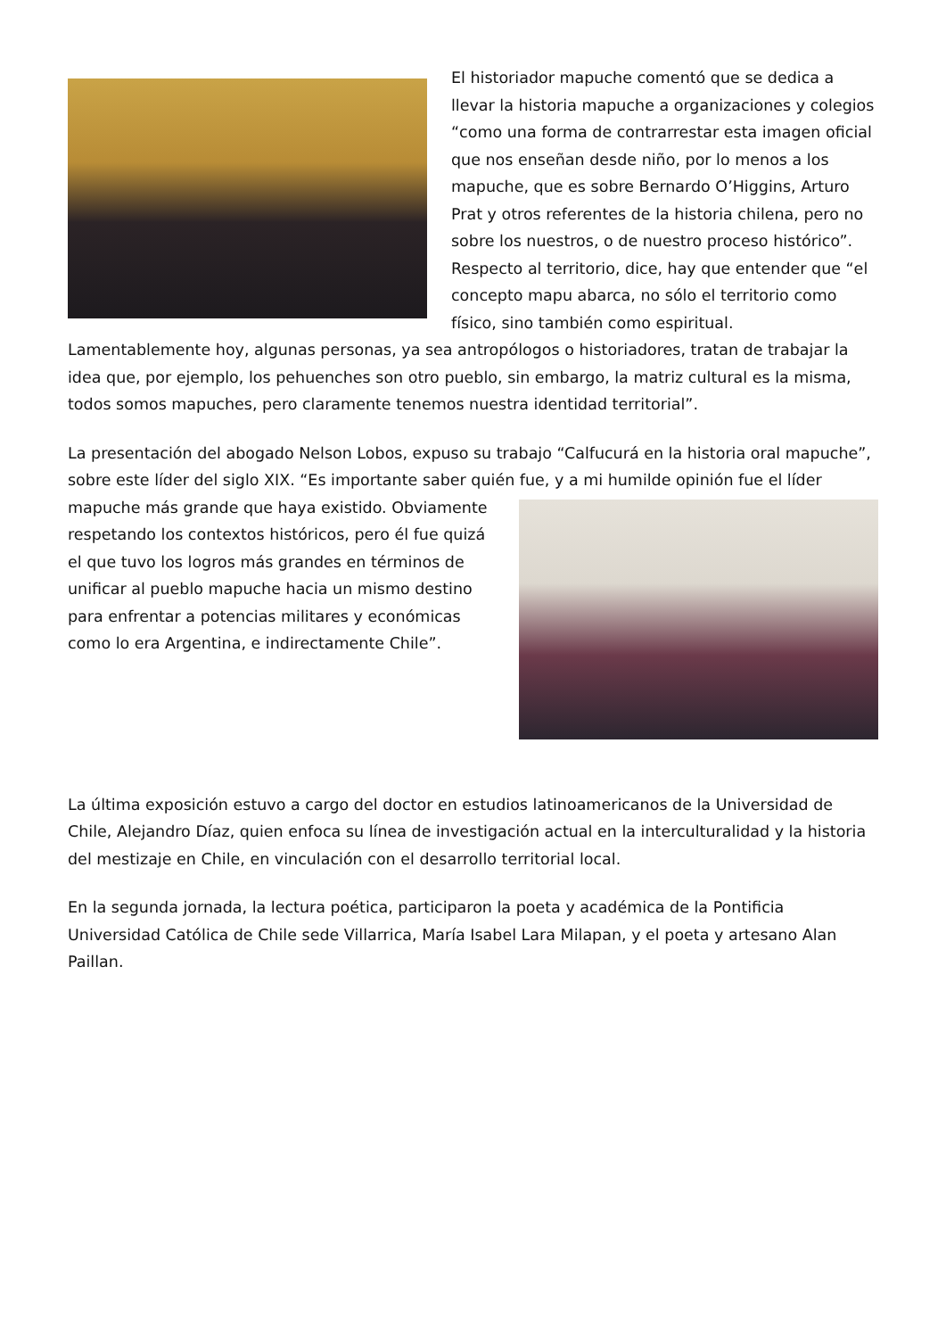El historiador mapuche comentó que se dedica a llevar la historia mapuche a organizaciones y colegios “como una forma de contrarrestar esta imagen oficial que nos enseñan desde niño, por lo menos a los mapuche, que es sobre Bernardo O’Higgins, Arturo Prat y otros referentes de la historia chilena, pero no sobre los nuestros, o de nuestro proceso histórico”. Respecto al territorio, dice, hay que entender que “el concepto mapu abarca, no sólo el territorio como físico, sino también como espiritual. Lamentablemente hoy, algunas personas, ya sea antropólogos o historiadores, tratan de trabajar la idea que, por ejemplo, los pehuenches son otro pueblo, sin embargo, la matriz cultural es la misma, todos somos mapuches, pero claramente tenemos nuestra identidad territorial”.
La presentación del abogado Nelson Lobos, expuso su trabajo “Calfucurá en la historia oral mapuche”, sobre este líder del siglo XIX. “Es importante saber quién fue, y a mi humilde opinión fue el líder mapuche más grande que haya existido. Obviamente respetando los contextos históricos, pero él fue quizá el que tuvo los logros más grandes en términos de unificar al pueblo mapuche hacia un mismo destino para enfrentar a potencias militares y económicas como lo era Argentina, e indirectamente Chile”.
La última exposición estuvo a cargo del doctor en estudios latinoamericanos de la Universidad de Chile, Alejandro Díaz, quien enfoca su línea de investigación actual en la interculturalidad y la historia del mestizaje en Chile, en vinculación con el desarrollo territorial local.
En la segunda jornada, la lectura poética, participaron la poeta y académica de la Pontificia Universidad Católica de Chile sede Villarrica, María Isabel Lara Milapan, y el poeta y artesano Alan Paillan.